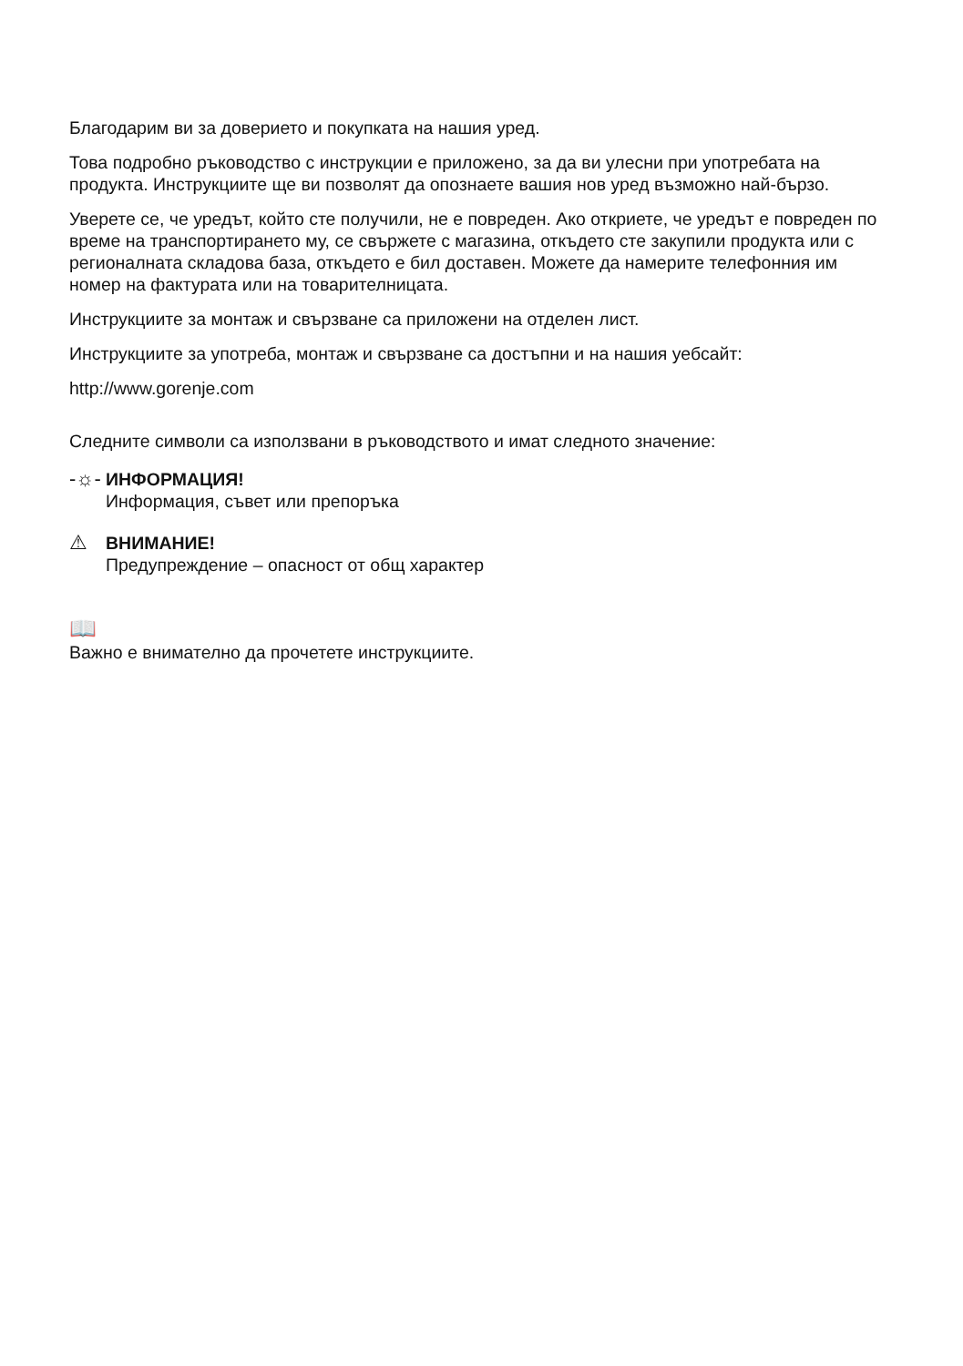Благодарим ви за доверието и покупката на нашия уред.
Това подробно ръководство с инструкции е приложено, за да ви улесни при употребата на продукта. Инструкциите ще ви позволят да опознаете вашия нов уред възможно най-бързо.
Уверете се, че уредът, който сте получили, не е повреден. Ако откриете, че уредът е повреден по време на транспортирането му, се свържете с магазина, откъдето сте закупили продукта или с регионалната складова база, откъдето е бил доставен. Можете да намерите телефонния им номер на фактурата или на товарителницата.
Инструкциите за монтаж и свързване са приложени на отделен лист.
Инструкциите за употреба, монтаж и свързване са достъпни и на нашия уебсайт:
http://www.gorenje.com
Следните символи са използвани в ръководството и имат следното значение:
-☼-
ИНФОРМАЦИЯ!
Информация, съвет или препоръка
⚠
ВНИМАНИЕ!
Предупреждение – опасност от общ характер
📖
Важно е внимателно да прочетете инструкциите.